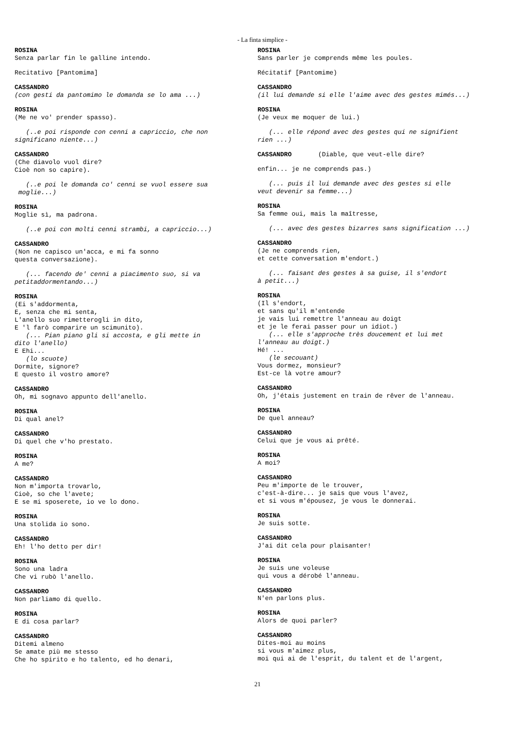- La finta simplice -
ROSINA Senza parlar fin le galline intendo.
Recitativo [Pantomima]
CASSANDRO (con gesti da pantomimo le domanda se lo ama ...)
ROSINA (Me ne vo' prender spasso).
(..e poi risponde con cenni a capriccio, che non significano niente...)
CASSANDRO (Che diavolo vuol dire? Cioè non so capire).
(..e poi le domanda co' cenni se vuol essere sua moglie...)
ROSINA Moglie sì, ma padrona.
(..e poi con molti cenni strambi, a capriccio...)
CASSANDRO (Non ne capisco un'acca, e mi fa sonno questa conversazione).
(... facendo de' cenni a piacimento suo, si va petitaddormentando...)
ROSINA (Ei s'addormenta, E, senza che mi senta, L'anello suo rimetterogli in dito, E 'l farò comparire un scimunito). (... Pian piano gli si accosta, e gli mette in dito l'anello) E Ehi... (lo scuote) Dormite, signore? E questo il vostro amore?
CASSANDRO Oh, mi sognavo appunto dell'anello.
ROSINA Di qual anel?
CASSANDRO Di quel che v'ho prestato.
ROSINA A me?
CASSANDRO Non m'importa trovarlo, Cioè, so che l'avete; E se mi sposerete, io ve lo dono.
ROSINA Una stolida io sono.
CASSANDRO Eh! l'ho detto per dir!
ROSINA Sono una ladra Che vi rubò l'anello.
CASSANDRO Non parliamo di quello.
ROSINA E di cosa parlar?
CASSANDRO Ditemi almeno Se amate più me stesso Che ho spirito e ho talento, ed ho denari,
ROSINA Sans parler je comprends même les poules.
Récitatif [Pantomime)
CASSANDRO (il lui demande si elle l'aime avec des gestes mimés...)
ROSINA (Je veux me moquer de lui.)
(... elle répond avec des gestes qui ne signifient rien ...)
CASSANDRO (Diable, que veut-elle dire?
enfin... je ne comprends pas.)
(... puis il lui demande avec des gestes si elle veut devenir sa femme...)
ROSINA Sa femme oui, mais la maîtresse,
(... avec des gestes bizarres sans signification ...)
CASSANDRO (Je ne comprends rien, et cette conversation m'endort.)
(... faisant des gestes à sa guise, il s'endort à petit...)
ROSINA (Il s'endort, et sans qu'il m'entende je vais lui remettre l'anneau au doigt et je le ferai passer pour un idiot.) (... elle s'approche très doucement et lui met l'anneau au doigt.) Hé! ... (le secouant) Vous dormez, monsieur? Est-ce là votre amour?
CASSANDRO Oh, j'étais justement en train de rêver de l'anneau.
ROSINA De quel anneau?
CASSANDRO Celui que je vous ai prêté.
ROSINA A moi?
CASSANDRO Peu m'importe de le trouver, c'est-à-dire... je sais que vous l'avez, et si vous m'épousez, je vous le donnerai.
ROSINA Je suis sotte.
CASSANDRO J'ai dit cela pour plaisanter!
ROSINA Je suis une voleuse qui vous a dérobé l'anneau.
CASSANDRO N'en parlons plus.
ROSINA Alors de quoi parler?
CASSANDRO Dites-moi au moins si vous m'aimez plus, moi qui ai de l'esprit, du talent et de l'argent,
21